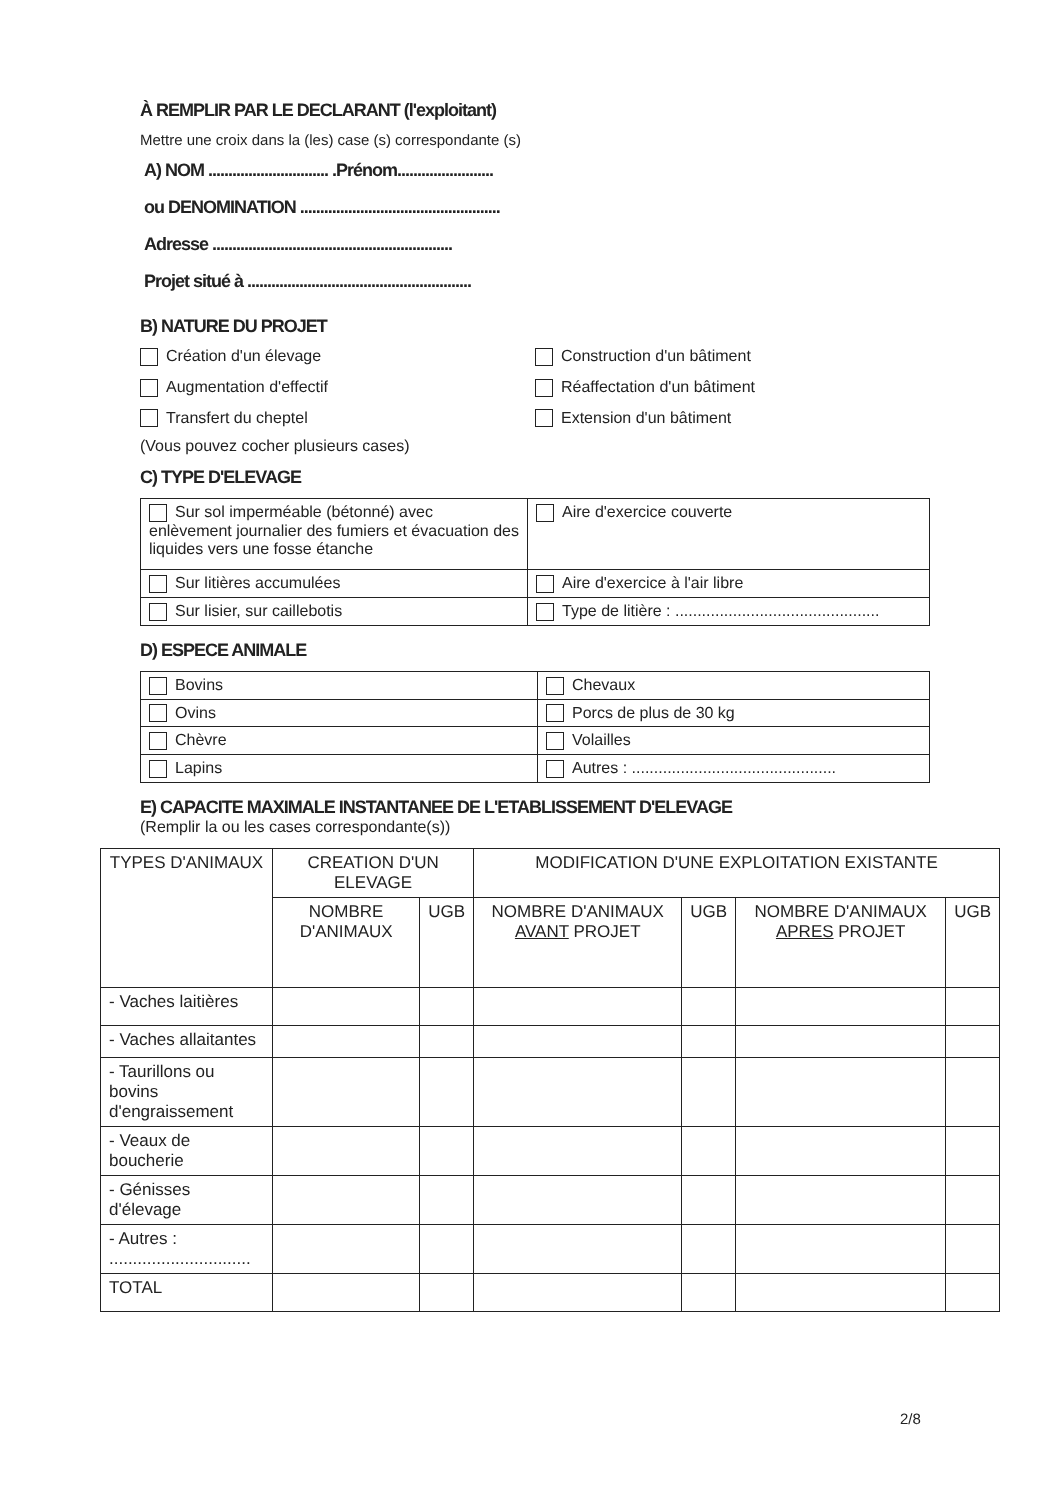À REMPLIR PAR LE DECLARANT (l'exploitant)
Mettre une croix dans la (les) case (s) correspondante (s)
A) NOM .............................. .Prénom........................
ou DENOMINATION ..................................................
Adresse ............................................................
Projet situé à ........................................................
B) NATURE DU PROJET
Création d'un élevage
Construction d'un bâtiment
Augmentation d'effectif
Réaffectation d'un bâtiment
Transfert du cheptel
Extension d'un bâtiment
(Vous pouvez cocher plusieurs cases)
C) TYPE D'ELEVAGE
| Sur sol imperméable (bétonné) avec enlèvement journalier des fumiers et évacuation des liquides vers une fosse étanche | Aire d'exercice couverte |
| Sur litières accumulées | Aire d'exercice à l'air libre |
| Sur lisier, sur caillebotis | Type de litière : .............................................. |
D) ESPECE ANIMALE
| Bovins | Chevaux |
| Ovins | Porcs de plus de 30 kg |
| Chèvre | Volailles |
| Lapins | Autres : .............................................. |
E) CAPACITE MAXIMALE INSTANTANEE DE L'ETABLISSEMENT D'ELEVAGE
(Remplir la ou les cases correspondante(s))
| TYPES D'ANIMAUX | CREATION D'UN ELEVAGE | | MODIFICATION D'UNE EXPLOITATION EXISTANTE | | | |
| --- | --- | --- | --- | --- | --- | --- |
| | NOMBRE D'ANIMAUX | UGB | NOMBRE D'ANIMAUX AVANT PROJET | UGB | NOMBRE D'ANIMAUX APRES PROJET | UGB |
| - Vaches laitières | | | | | | |
| - Vaches allaitantes | | | | | | |
| - Taurillons ou bovins d'engraissement | | | | | | |
| - Veaux de boucherie | | | | | | |
| - Génisses d'élevage | | | | | | |
| - Autres : .............................. | | | | | | |
| TOTAL | | | | | | |
2/8